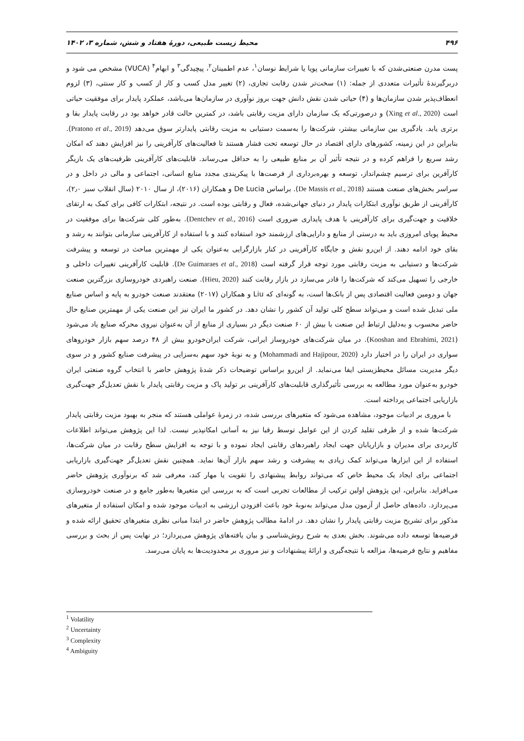۴۹۶ محیط زیست طبیعی، دورهٔ هفتاد و شش، شماره ۳، ۱۴۰۲
پست مدرن صنعتی‌شدن که با تغییرات سازمانی پویا یا شرایط نوسان<sup>۱</sup>، عدم اطمینان<sup>۲</sup>، پیچیدگی<sup>۳</sup> و ابهام<sup>۴</sup> (VUCA) مشخص می شود و دربرگیرندهٔ تأثیرات متعددی از جمله: (۱) سخت‌تر شدن رقابت تجاری، (۲) تغییر مدل کسب و کار از کسب و کار سنتی، (۳) لزوم انعطاف‌پذیر شدن سازمان‌ها و (۴) حیاتی شدن نقش دانش جهت بروز نوآوری در سازمان‌ها می‌باشد، عملکرد پایدار برای موفقیت حیاتی است (Xing et al., 2020) و درصورتی‌که یک سازمان دارای مزیت رقابتی باشد، در کمترین حالت قادر خواهد بود در رقابت پایدار بقا و برتری یابد. یادگیری بین سازمانی بیشتر، شرکت‌ها را به‌سمت دستیابی به مزیت رقابتی پایدارتر سوق می‌دهد (Pratono et al., 2019). بنابراین در این زمینه، کشورهای دارای اقتصاد در حال توسعه تحت فشار هستند تا فعالیت‌های کارآفرینی را نیز افزایش دهند که امکان رشد سریع را فراهم کرده و در نتیجه تأثیر آن بر منابع طبیعی را به حداقل می‌رساند. قابلیت‌های کارآفرینی ظرفیت‌های یک بازیگر کارآفرین برای ترسیم چشم‌انداز، توسعه و بهره‌برداری از فرصت‌ها با پیکربندی مجدد منابع انسانی، اجتماعی و مالی در داخل و در سراسر بخش‌های صنعت هستند (De Massis et al., 2018). براساس De Lucia و همکاران (۲۰۱۶)، از سال ۲۰۱۰ (سال انقلاب سبز ۲٫۰)، کارآفرینی از طریق نوآوری ابتکارات پایدار در دنیای جهانی‌شده، فعال و رقابتی بوده است. در نتیجه، ابتکارات کافی برای کمک به ارتقای خلاقیت و جهت‌گیری برای کارآفرینی با هدف پایداری ضروری است (Dentchev et al., 2016). به‌طور کلی شرکت‌ها برای موفقیت در محیط پویای امروزی باید به درستی از منابع و دارایی‌های ارزشمند خود استفاده کنند و با استفاده از کارآفرینی سازمانی بتوانند به رشد و بقای خود ادامه دهند. از این‌رو نقش و جایگاه کارآفرینی در کنار بازارگرایی به‌عنوان یکی از مهمترین مباحث در توسعه و پیشرفت شرکت‌ها و دستیابی به مزیت رقابتی مورد توجه قرار گرفته است (De Guimaraes et al., 2018). قابلیت کارآفرینی تغییرات داخلی و خارجی را تسهیل می‌کند که شرکت‌ها را قادر می‌سازد در بازار رقابت کنند (Hieu, 2020). صنعت راهبردی خودروسازی بزرگترین صنعت جهان و دومین فعالیت اقتصادی پس از بانک‌ها است، به گونه‌ای که Liu و همکاران (۲۰۱۷) معتقدند صنعت خودرو به پایه و اساس صنایع ملی تبدیل شده است و می‌تواند سطح کلی تولید آن کشور را نشان دهد. در کشور ما ایران نیز این صنعت یکی از مهمترین صنایع حال حاضر محسوب و به‌دلیل ارتباط این صنعت با بیش از ۶۰ صنعت دیگر در بسیاری از منابع از آن به‌عنوان نیروی محرکه صنایع یاد می‌شود (Kooshan and Ebrahimi, 2021). در میان شرکت‌های خودروساز ایرانی، شرکت ایران‌خودرو بیش از ۴۸ درصد سهم بازار خودروهای سواری در ایران را در اختیار دارد (Mohammadi and Hajipour, 2020) و به نوبهٔ خود سهم به‌سزایی در پیشرفت صنایع کشور و در سوی دیگر مدیریت مسائل محیطزیستی ایفا می‌نماید. از این‌رو براساس توضیحات ذکر شدهٔ پژوهش حاضر با انتخاب گروه صنعتی ایران خودرو به‌عنوان مورد مطالعه به بررسی تأثیرگذاری قابلیت‌های کارآفرینی بر تولید پاک و مزیت رقابتی پایدار با نقش تعدیل‌گر جهت‌گیری بازاریابی اجتماعی پرداخته است.
با مروری بر ادبیات موجود، مشاهده می‌شود که متغیرهای بررسی شده، در زمرهٔ عواملی هستند که منجر به بهبود مزیت رقابتی پایدار شرکت‌ها شده و از طرفی تقلید کردن از این عوامل توسط رقبا نیز به آسانی امکانپذیر نیست. لذا این پژوهش می‌تواند اطلاعات کاربردی برای مدیران و بازاریابان جهت ایجاد راهبردهای رقابتی ایجاد نموده و با توجه به افزایش سطح رقابت در میان شرکت‌ها، استفاده از این ابزارها می‌تواند کمک زیادی به پیشرفت و رشد سهم بازار آن‌ها نماید. همچنین نقش تعدیل‌گر جهت‌گیری بازاریابی اجتماعی برای ایجاد یک محیط خاص که می‌تواند روابط پیشنهادی را تقویت یا مهار کند، معرفی شد که برنوآوری پژوهش حاضر می‌افزاید. بنابراین، این پژوهش اولین ترکیب از مطالعات تجربی است که به بررسی این متغیرها به‌طور جامع و در صنعت خودروسازی می‌پردازد. داده‌های حاصل از آزمون مدل می‌تواند به‌نوبهٔ خود باعث افزودن ارزشی به ادبیات موجود شده و امکان استفاده از متغیرهای مذکور برای تشریح مزیت رقابتی پایدار را نشان دهد. در ادامهٔ مطالب پژوهش حاضر در ابتدا مبانی نظری متغیرهای تحقیق ارائه شده و فرضیه‌ها توسعه داده می‌شوند. بخش بعدی به شرح روش‌شناسی و بیان یافته‌های پژوهش می‌پردازد؛ در نهایت پس از بحث و بررسی مفاهیم و نتایج فرضیه‌ها، مزالعه با نتیجه‌گیری و ارائهٔ پیشنهادات و نیز مروری بر محدودیت‌ها به پایان می‌رسد.
<sup>1</sup> Volatility
<sup>2</sup> Uncertainty
<sup>3</sup> Complexity
<sup>4</sup> Ambiguity